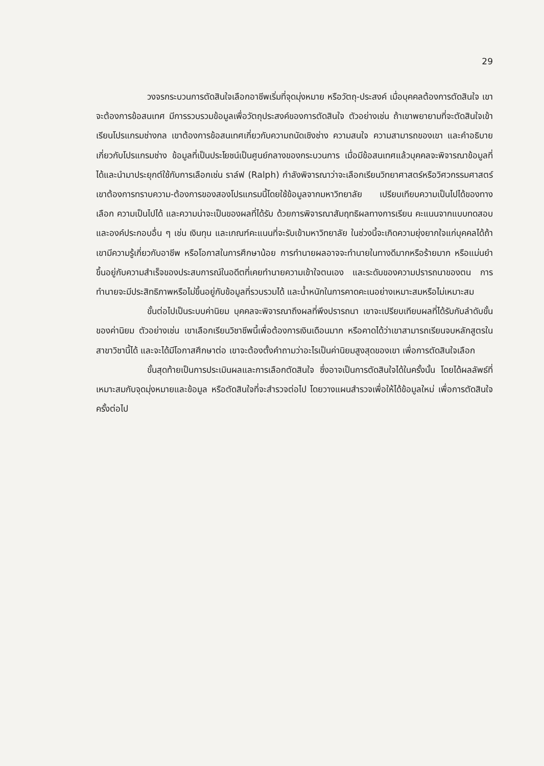29
วงจรกระบวนการตัดสินใจเลือกอาชีพเริ่มที่จุดมุ่งหมาย หรือวัตถุ-ประสงค์ เมื่อบุคคลต้องการตัดสินใจ เขาจะต้องการข้อสนเทศ มีการรวบรวมข้อมูลเพื่อวัตถุประสงค์ของการตัดสินใจ ตัวอย่างเช่น ถ้าเขาพยายามที่จะตัดสินใจเข้าเรียนโปรแกรมช่างกล เขาต้องการข้อสนเทศเกี่ยวกับความถนัดเชิงช่าง ความสนใจ ความสามารถของเขา และคำอธิบายเกี่ยวกับโปรแกรมช่าง ข้อมูลที่เป็นประโยชน์เป็นศูนย์กลางของกระบวนการ เมื่อมีข้อสนเทศแล้วบุคคลจะพิจารณาข้อมูลที่ได้และนำมาประยุกต์ใช้กับการเลือกเช่น ราล์ฟ (Ralph) กำลังพิจารณาว่าจะเลือกเรียนวิทยาศาสตร์หรือวิศวกรรมศาสตร์ เขาต้องการทราบความ-ต้องการของสองโปรแกรมนี้โดยใช้ข้อมูลจากมหาวิทยาลัย เปรียบเทียบความเป็นไปได้ของทางเลือก ความเป็นไปได้ และความน่าจะเป็นของผลที่ได้รับ ด้วยการพิจารณาสัมฤทธิผลทางการเรียน คะแนนจากแบบทดสอบและองค์ประกอบอื่น ๆ เช่น เงินทุน และเกณฑ์คะแนนที่จะรับเข้ามหาวิทยาลัย ในช่วงนี้จะเกิดความยุ่งยากใจแก่บุคคลได้ถ้าเขามีความรู้เกี่ยวกับอาชีพ หรือโอกาสในการศึกษาน้อย การทำนายผลอาจจะทำนายในทางดีมากหรือร้ายมาก หรือแม่นยำขึ้นอยู่กับความสำเร็จของประสบการณ์ในอดีตที่เคยทำนายความเข้าใจตนเอง และระดับของความปรารถนาของตน การทำนายจะมีประสิทธิภาพหรือไม่ขึ้นอยู่กับข้อมูลที่รวบรวมได้ และน้ำหนักในการคาดคะเนอย่างเหมาะสมหรือไม่เหมาะสม
ขั้นต่อไปเป็นระบบค่านิยม บุคคลจะพิจารณาถึงผลที่พึงปรารถนา เขาจะเปรียบเทียบผลที่ได้รับกับลำดับขั้นของค่านิยม ตัวอย่างเช่น เขาเลือกเรียนวิชาชีพนี้เพื่อต้องการเงินเดือนมาก หรือคาดได้ว่าเขาสามารถเรียนจบหลักสูตรในสาขาวิชานี้ได้ และจะได้มีโอกาสศึกษาต่อ เขาจะต้องตั้งคำถามว่าอะไรเป็นค่านิยมสูงสุดของเขา เพื่อการตัดสินใจเลือก
ขั้นสุดท้ายเป็นการประเมินผลและการเลือกตัดสินใจ ซึ่งอาจเป็นการตัดสินใจได้ในครั้งนั้น โดยได้ผลลัพธ์ที่เหมาะสมกับจุดมุ่งหมายและข้อมูล หรือตัดสินใจที่จะสำรวจต่อไป โดยวางแผนสำรวจเพื่อให้ได้ข้อมูลใหม่ เพื่อการตัดสินใจครั้งต่อไป